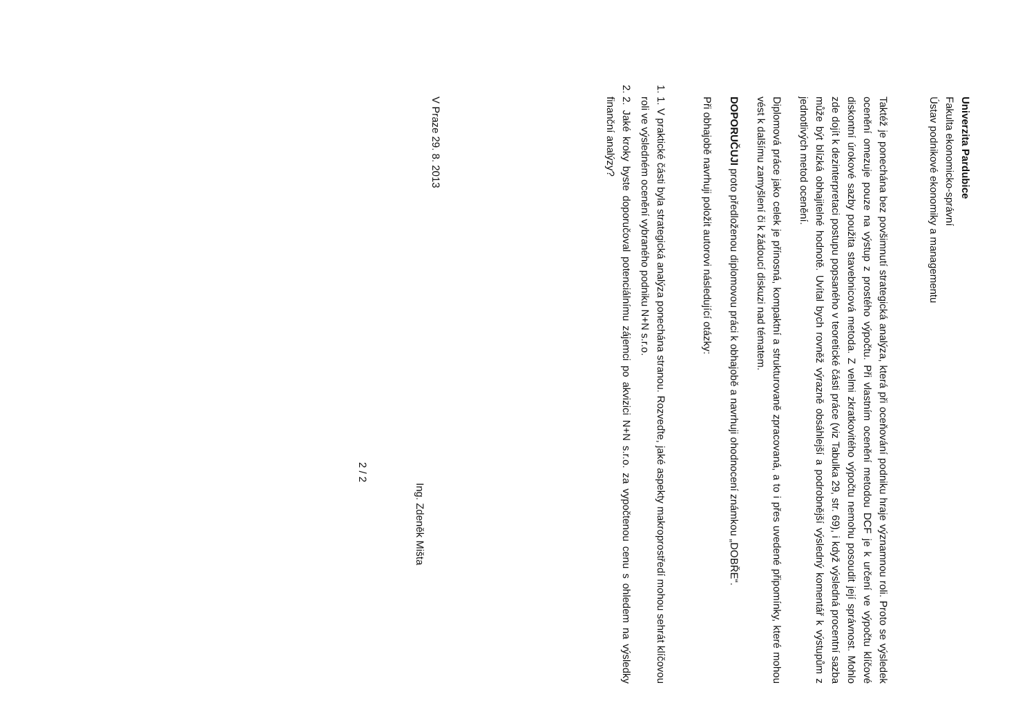Univerzita Pardubice
Fakulta ekonomicko-správní
Ústav podnikové ekonomiky a managementu
Taktéž je ponechána bez povšimnutí strategická analýza, která při oceňování podniku hraje významnou roli. Proto se výsledek ocenění omezuje pouze na výstup z prostého výpočtu. Při vlastním ocenění metodou DCF je k určení ve výpočtu klíčové diskontní úrokové sazby použita stavebnicová metoda. Z velmi zkratkovitého výpočtu nemohu posoudit její správnost. Mohlo zde dojít k dezinterpretaci postupu popsaného v teoretické části práce (viz Tabulka 29, str. 69), i když výsledná procentní sazba může být blízká obhajitelné hodnotě. Uvítal bych rovněž výrazně obsáhlejší a podrobnější výsledný komentář k výstupům z jednotlivých metod ocenění.
Diplomová práce jako celek je přínosná, kompaktní a strukturovaně zpracovaná, a to i přes uvedené připomínky, které mohou vést k dalšímu zamyšlení či k žádoucí diskuzi nad tématem.
DOPORUČUJI proto předloženou diplomovou práci k obhajobě a navrhuji ohodnocení známkou „DOBŘE“.
Při obhajobě navrhuji položit autorovi následující otázky:
1. 1. V praktické části byla strategická analýza ponechána stranou. Rozveďte, jaké aspekty makroprostředí mohou sehrát klíčovou roli ve výsledném ocenění vybraného podniku N+N s.r.o.
2. 2. Jaké kroky byste doporučoval potenciálnímu zájemci po akvizici N+N s.r.o. za vypočtenou cenu s ohledem na výsledky finanční analýzy?
V Praze 29. 8. 2013
Ing. Zdeněk Mišta
2 / 2